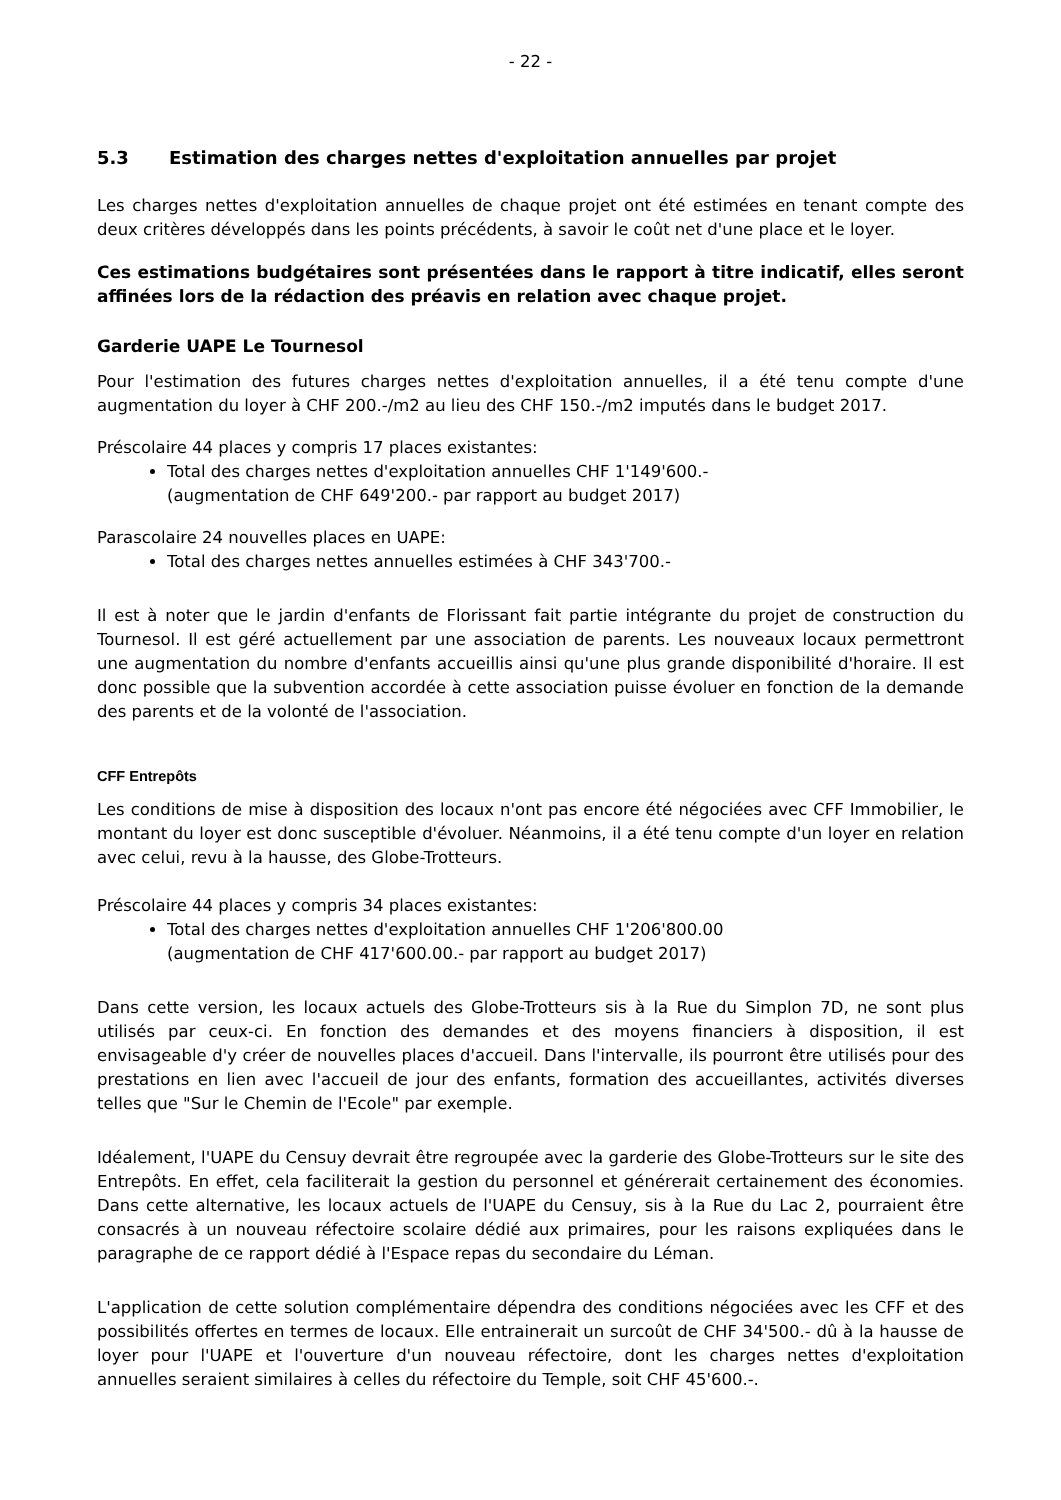- 22 -
5.3 Estimation des charges nettes d'exploitation annuelles par projet
Les charges nettes d'exploitation annuelles de chaque projet ont été estimées en tenant compte des deux critères développés dans les points précédents, à savoir le coût net d'une place et le loyer.
Ces estimations budgétaires sont présentées dans le rapport à titre indicatif, elles seront affinées lors de la rédaction des préavis en relation avec chaque projet.
Garderie UAPE Le Tournesol
Pour l'estimation des futures charges nettes d'exploitation annuelles, il a été tenu compte d'une augmentation du loyer à CHF 200.-/m2 au lieu des CHF 150.-/m2 imputés dans le budget 2017.
Préscolaire 44 places y compris 17 places existantes:
Total des charges nettes d'exploitation annuelles CHF 1'149'600.-
(augmentation de CHF 649'200.- par rapport au budget 2017)
Parascolaire 24 nouvelles places en UAPE:
Total des charges nettes annuelles estimées à CHF 343'700.-
Il est à noter que le jardin d'enfants de Florissant fait partie intégrante du projet de construction du Tournesol. Il est géré actuellement par une association de parents. Les nouveaux locaux permettront une augmentation du nombre d'enfants accueillis ainsi qu'une plus grande disponibilité d'horaire. Il est donc possible que la subvention accordée à cette association puisse évoluer en fonction de la demande des parents et de la volonté de l'association.
CFF Entrepôts
Les conditions de mise à disposition des locaux n'ont pas encore été négociées avec CFF Immobilier, le montant du loyer est donc susceptible d'évoluer. Néanmoins, il a été tenu compte d'un loyer en relation avec celui, revu à la hausse, des Globe-Trotteurs.
Préscolaire 44 places y compris 34 places existantes:
Total des charges nettes d'exploitation annuelles CHF 1'206'800.00
(augmentation de CHF 417'600.00.- par rapport au budget 2017)
Dans cette version, les locaux actuels des Globe-Trotteurs sis à la Rue du Simplon 7D, ne sont plus utilisés par ceux-ci. En fonction des demandes et des moyens financiers à disposition, il est envisageable d'y créer de nouvelles places d'accueil. Dans l'intervalle, ils pourront être utilisés pour des prestations en lien avec l'accueil de jour des enfants, formation des accueillantes, activités diverses telles que "Sur le Chemin de l'Ecole" par exemple.
Idéalement, l'UAPE du Censuy devrait être regroupée avec la garderie des Globe-Trotteurs sur le site des Entrepôts. En effet, cela faciliterait la gestion du personnel et générerait certainement des économies. Dans cette alternative, les locaux actuels de l'UAPE du Censuy, sis à la Rue du Lac 2, pourraient être consacrés à un nouveau réfectoire scolaire dédié aux primaires, pour les raisons expliquées dans le paragraphe de ce rapport dédié à l'Espace repas du secondaire du Léman.
L'application de cette solution complémentaire dépendra des conditions négociées avec les CFF et des possibilités offertes en termes de locaux. Elle entrainerait un surcoût de CHF 34'500.- dû à la hausse de loyer pour l'UAPE et l'ouverture d'un nouveau réfectoire, dont les charges nettes d'exploitation annuelles seraient similaires à celles du réfectoire du Temple, soit CHF 45'600.-.